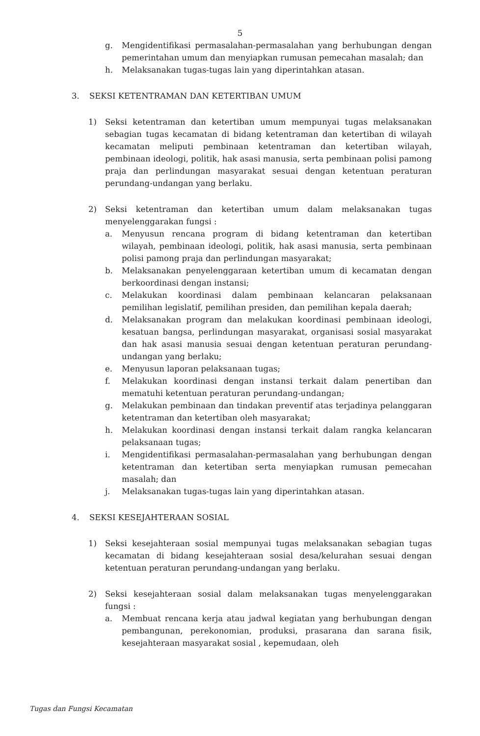5
g. Mengidentifikasi permasalahan-permasalahan yang berhubungan dengan pemerintahan umum dan menyiapkan rumusan pemecahan masalah; dan
h. Melaksanakan tugas-tugas lain yang diperintahkan atasan.
3. SEKSI KETENTRAMAN DAN KETERTIBAN UMUM
1) Seksi ketentraman dan ketertiban umum mempunyai tugas melaksanakan sebagian tugas kecamatan di bidang ketentraman dan ketertiban di wilayah kecamatan meliputi pembinaan ketentraman dan ketertiban wilayah, pembinaan ideologi, politik, hak asasi manusia, serta pembinaan polisi pamong praja dan perlindungan masyarakat sesuai dengan ketentuan peraturan perundang-undangan yang berlaku.
2) Seksi ketentraman dan ketertiban umum dalam melaksanakan tugas menyelenggarakan fungsi :
a. Menyusun rencana program di bidang ketentraman dan ketertiban wilayah, pembinaan ideologi, politik, hak asasi manusia, serta pembinaan polisi pamong praja dan perlindungan masyarakat;
b. Melaksanakan penyelenggaraan ketertiban umum di kecamatan dengan berkoordinasi dengan instansi;
c. Melakukan koordinasi dalam pembinaan kelancaran pelaksanaan pemilihan legislatif, pemilihan presiden, dan pemilihan kepala daerah;
d. Melaksanakan program dan melakukan koordinasi pembinaan ideologi, kesatuan bangsa, perlindungan masyarakat, organisasi sosial masyarakat dan hak asasi manusia sesuai dengan ketentuan peraturan perundang-undangan yang berlaku;
e. Menyusun laporan pelaksanaan tugas;
f. Melakukan koordinasi dengan instansi terkait dalam penertiban dan mematuhi ketentuan peraturan perundang-undangan;
g. Melakukan pembinaan dan tindakan preventif atas terjadinya pelanggaran ketentraman dan ketertiban oleh masyarakat;
h. Melakukan koordinasi dengan instansi terkait dalam rangka kelancaran pelaksanaan tugas;
i. Mengidentifikasi permasalahan-permasalahan yang berhubungan dengan ketentraman dan ketertiban serta menyiapkan rumusan pemecahan masalah; dan
j. Melaksanakan tugas-tugas lain yang diperintahkan atasan.
4. SEKSI KESEJAHTERAAN SOSIAL
1) Seksi kesejahteraan sosial mempunyai tugas melaksanakan sebagian tugas kecamatan di bidang kesejahteraan sosial desa/kelurahan sesuai dengan ketentuan peraturan perundang-undangan yang berlaku.
2) Seksi kesejahteraan sosial dalam melaksanakan tugas menyelenggarakan fungsi :
a. Membuat rencana kerja atau jadwal kegiatan yang berhubungan dengan pembangunan, perekonomian, produksi, prasarana dan sarana fisik, kesejahteraan masyarakat sosial , kepemudaan, oleh
Tugas dan Fungsi Kecamatan